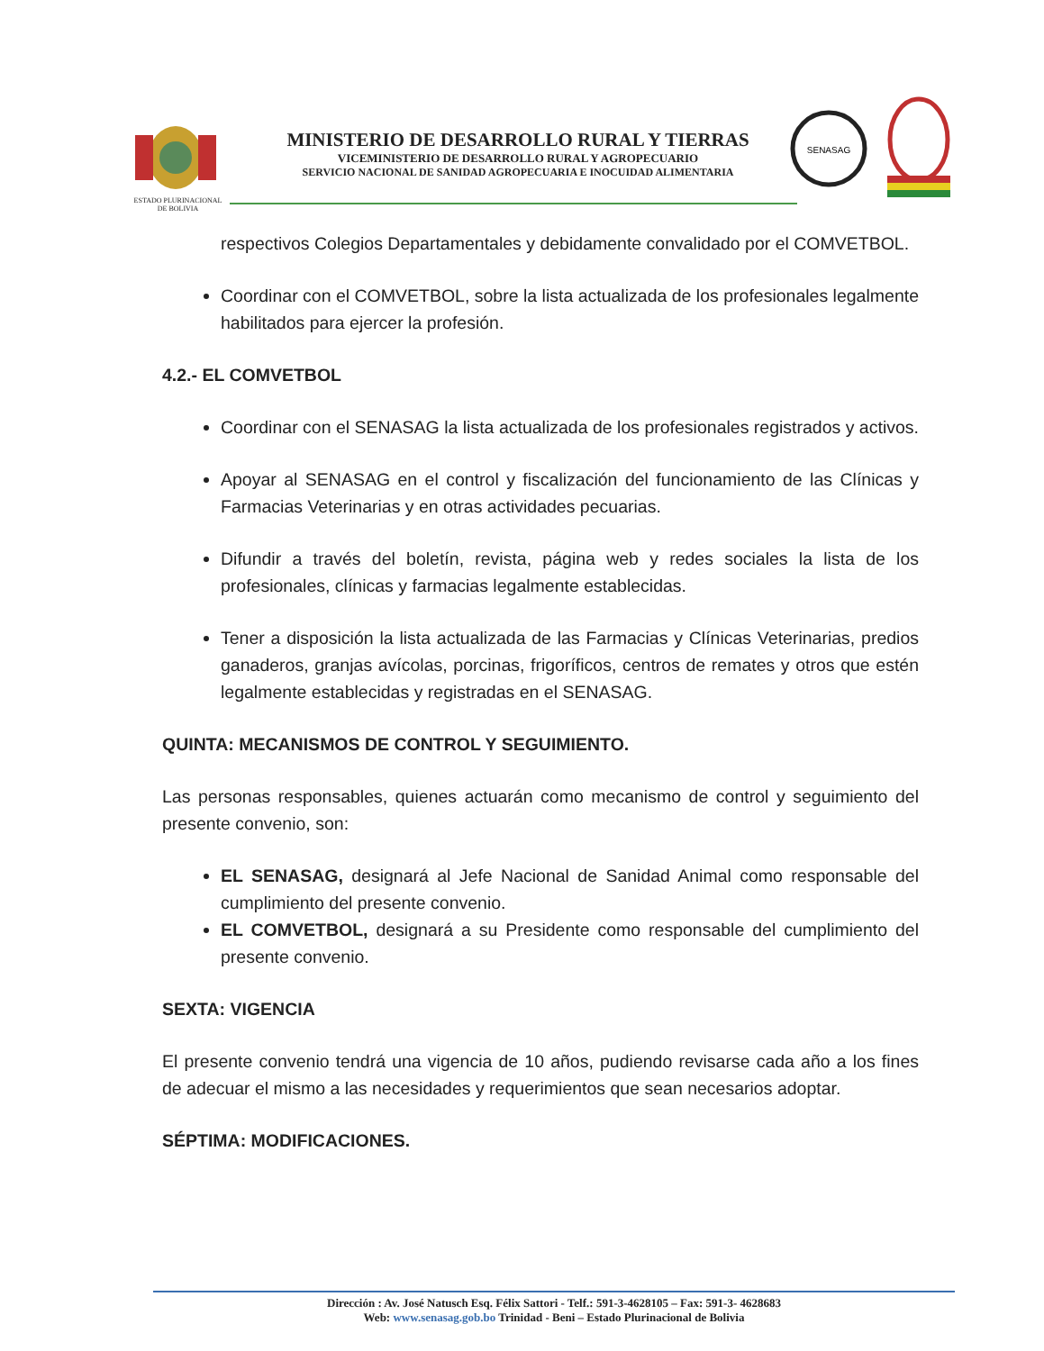ESTADO PLURINACIONAL
DE BOLIVIA
MINISTERIO DE DESARROLLO RURAL Y TIERRAS
VICEMINISTERIO DE DESARROLLO RURAL Y AGROPECUARIO
SERVICIO NACIONAL DE SANIDAD AGROPECUARIA E INOCUIDAD ALIMENTARIA
SENASAG
respectivos Colegios Departamentales y debidamente convalidado por el COMVETBOL.
Coordinar con el COMVETBOL, sobre la lista actualizada de los profesionales legalmente habilitados para ejercer la profesión.
4.2.- EL COMVETBOL
Coordinar con el SENASAG la lista actualizada de los profesionales registrados y activos.
Apoyar al SENASAG en el control y fiscalización del funcionamiento de las Clínicas y Farmacias Veterinarias y en otras actividades pecuarias.
Difundir a través del boletín, revista, página web y redes sociales la lista de los profesionales, clínicas y farmacias legalmente establecidas.
Tener a disposición la lista actualizada de las Farmacias y Clínicas Veterinarias, predios ganaderos, granjas avícolas, porcinas, frigoríficos, centros de remates y otros que estén legalmente establecidas y registradas en el SENASAG.
QUINTA: MECANISMOS DE CONTROL Y SEGUIMIENTO.
Las personas responsables, quienes actuarán como mecanismo de control y seguimiento del presente convenio, son:
EL SENASAG, designará al Jefe Nacional de Sanidad Animal como responsable del cumplimiento del presente convenio.
EL COMVETBOL, designará a su Presidente como responsable del cumplimiento del presente convenio.
SEXTA: VIGENCIA
El presente convenio tendrá una vigencia de 10 años, pudiendo revisarse cada año a los fines de adecuar el mismo a las necesidades y requerimientos que sean necesarios adoptar.
SÉPTIMA: MODIFICACIONES.
Dirección : Av. José Natusch Esq. Félix Sattori - Telf.: 591-3-4628105 – Fax: 591-3- 4628683
Web: www.senasag.gob.bo Trinidad - Beni – Estado Plurinacional de Bolivia